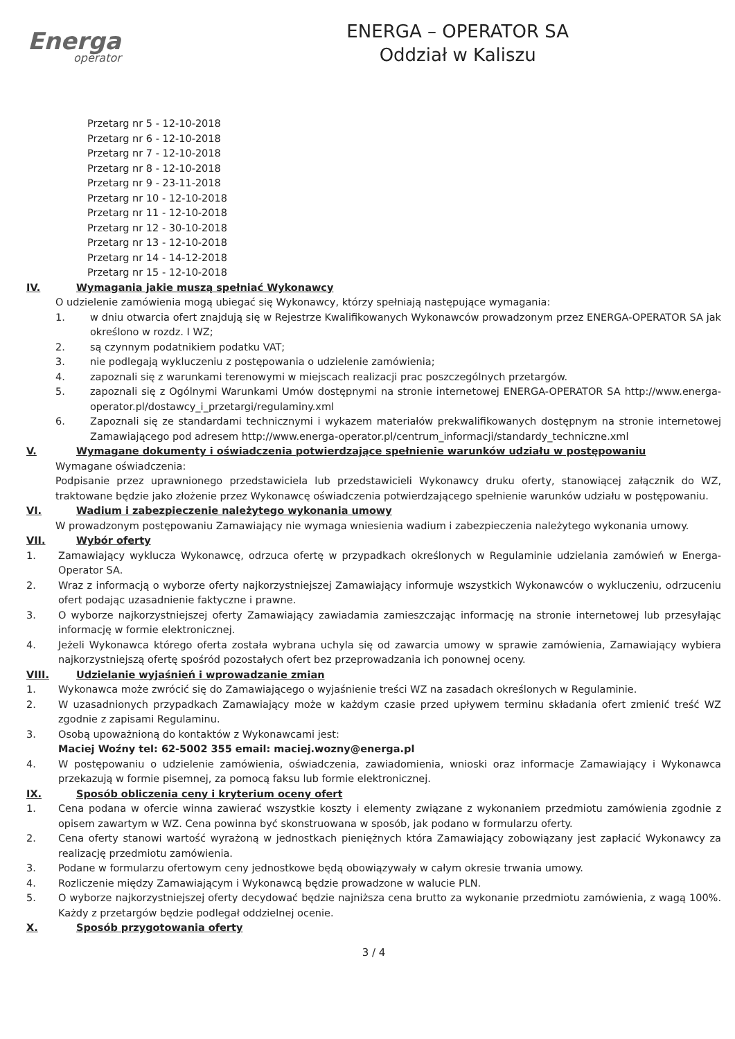Energa
operator
ENERGA – OPERATOR SA
Oddział w Kaliszu
Przetarg nr 5 - 12-10-2018
Przetarg nr 6 - 12-10-2018
Przetarg nr 7 - 12-10-2018
Przetarg nr 8 - 12-10-2018
Przetarg nr 9 - 23-11-2018
Przetarg nr 10 - 12-10-2018
Przetarg nr 11 - 12-10-2018
Przetarg nr 12 - 30-10-2018
Przetarg nr 13 - 12-10-2018
Przetarg nr 14 - 14-12-2018
Przetarg nr 15 - 12-10-2018
IV. Wymagania jakie muszą spełniać Wykonawcy
O udzielenie zamówienia mogą ubiegać się Wykonawcy, którzy spełniają następujące wymagania:
1. w dniu otwarcia ofert znajdują się w Rejestrze Kwalifikowanych Wykonawców prowadzonym przez ENERGA-OPERATOR SA jak określono w rozdz. I WZ;
2. są czynnym podatnikiem podatku VAT;
3. nie podlegają wykluczeniu z postępowania o udzielenie zamówienia;
4. zapoznali się z warunkami terenowymi w miejscach realizacji prac poszczególnych przetargów.
5. zapoznali się z Ogólnymi Warunkami Umów dostępnymi na stronie internetowej ENERGA-OPERATOR SA http://www.energa-operator.pl/dostawcy_i_przetargi/regulaminy.xml
6. Zapoznali się ze standardami technicznymi i wykazem materiałów prekwalifikowanych dostępnym na stronie internetowej Zamawiającego pod adresem http://www.energa-operator.pl/centrum_informacji/standardy_techniczne.xml
V. Wymagane dokumenty i oświadczenia potwierdzające spełnienie warunków udziału w postępowaniu
Wymagane oświadczenia:
Podpisanie przez uprawnionego przedstawiciela lub przedstawicieli Wykonawcy druku oferty, stanowiącej załącznik do WZ, traktowane będzie jako złożenie przez Wykonawcę oświadczenia potwierdzającego spełnienie warunków udziału w postępowaniu.
VI. Wadium i zabezpieczenie należytego wykonania umowy
W prowadzonym postępowaniu Zamawiający nie wymaga wniesienia wadium i zabezpieczenia należytego wykonania umowy.
VII. Wybór oferty
1. Zamawiający wyklucza Wykonawcę, odrzuca ofertę w przypadkach określonych w Regulaminie udzielania zamówień w Energa-Operator SA.
2. Wraz z informacją o wyborze oferty najkorzystniejszej Zamawiający informuje wszystkich Wykonawców o wykluczeniu, odrzuceniu ofert podając uzasadnienie faktyczne i prawne.
3. O wyborze najkorzystniejszej oferty Zamawiający zawiadamia zamieszczając informację na stronie internetowej lub przesyłając informację w formie elektronicznej.
4. Jeżeli Wykonawca którego oferta została wybrana uchyla się od zawarcia umowy w sprawie zamówienia, Zamawiający wybiera najkorzystniejszą ofertę spośród pozostałych ofert bez przeprowadzania ich ponownej oceny.
VIII. Udzielanie wyjaśnień i wprowadzanie zmian
1. Wykonawca może zwrócić się do Zamawiającego o wyjaśnienie treści WZ na zasadach określonych w Regulaminie.
2. W uzasadnionych przypadkach Zamawiający może w każdym czasie przed upływem terminu składania ofert zmienić treść WZ zgodnie z zapisami Regulaminu.
3. Osobą upoważnioną do kontaktów z Wykonawcami jest:
Maciej Woźny tel: 62-5002 355 email: maciej.wozny@energa.pl
4. W postępowaniu o udzielenie zamówienia, oświadczenia, zawiadomienia, wnioski oraz informacje Zamawiający i Wykonawca przekazują w formie pisemnej, za pomocą faksu lub formie elektronicznej.
IX. Sposób obliczenia ceny i kryterium oceny ofert
1. Cena podana w ofercie winna zawierać wszystkie koszty i elementy związane z wykonaniem przedmiotu zamówienia zgodnie z opisem zawartym w WZ. Cena powinna być skonstruowana w sposób, jak podano w formularzu oferty.
2. Cena oferty stanowi wartość wyrażoną w jednostkach pieniężnych która Zamawiający zobowiązany jest zapłacić Wykonawcy za realizację przedmiotu zamówienia.
3. Podane w formularzu ofertowym ceny jednostkowe będą obowiązywały w całym okresie trwania umowy.
4. Rozliczenie między Zamawiającym i Wykonawcą będzie prowadzone w walucie PLN.
5. O wyborze najkorzystniejszej oferty decydować będzie najniższa cena brutto za wykonanie przedmiotu zamówienia, z wagą 100%. Każdy z przetargów będzie podlegał oddzielnej ocenie.
X. Sposób przygotowania oferty
3 / 4